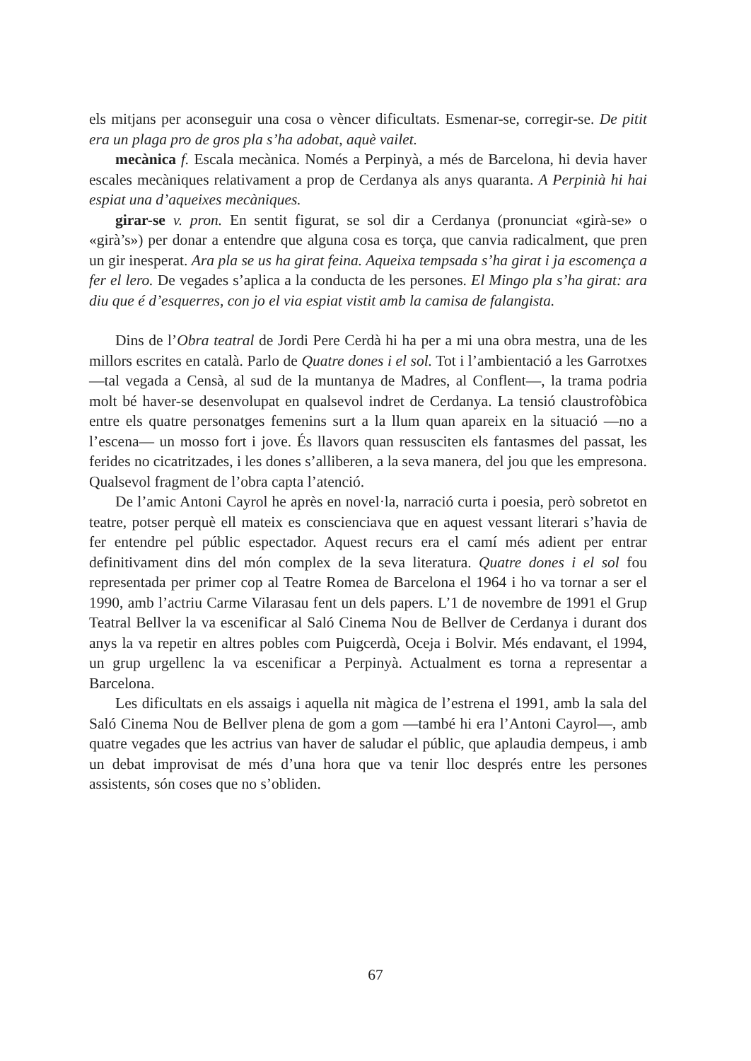els mitjans per aconseguir una cosa o vèncer dificultats. Esmenar-se, corregir-se. De pitit era un plaga pro de gros pla s’ha adobat, aquè vailet.
mecànica f. Escala mecànica. Només a Perpinyà, a més de Barcelona, hi devia haver escales mecàniques relativament a prop de Cerdanya als anys quaranta. A Perpinià hi hai espiat una d’aqueixes mecàniques.
girar-se v. pron. En sentit figurat, se sol dir a Cerdanya (pronunciat «girà-se» o «girà’s») per donar a entendre que alguna cosa es torça, que canvia radicalment, que pren un gir inesperat. Ara pla se us ha girat feina. Aqueixa tempsada s’ha girat i ja escomença a fer el lero. De vegades s’aplica a la conducta de les persones. El Mingo pla s’ha girat: ara diu que é d’esquerres, con jo el via espiat vistit amb la camisa de falangista.
Dins de l’Obra teatral de Jordi Pere Cerdà hi ha per a mi una obra mestra, una de les millors escrites en català. Parlo de Quatre dones i el sol. Tot i l’ambientació a les Garrotxes —tal vegada a Censà, al sud de la muntanya de Madres, al Conflent—, la trama podria molt bé haver-se desenvolupat en qualsevol indret de Cerdanya. La tensió claustrofòbica entre els quatre personatges femenins surt a la llum quan apareix en la situació —no a l’escena— un mosso fort i jove. És llavors quan ressusciten els fantasmes del passat, les ferides no cicatritzades, i les dones s’alliberen, a la seva manera, del jou que les empresona. Qualsevol fragment de l’obra capta l’atenció.
De l’amic Antoni Cayrol he après en novel·la, narració curta i poesia, però sobretot en teatre, potser perquè ell mateix es conscienciava que en aquest vessant literari s’havia de fer entendre pel públic espectador. Aquest recurs era el camí més adient per entrar definitivament dins del món complex de la seva literatura. Quatre dones i el sol fou representada per primer cop al Teatre Romea de Barcelona el 1964 i ho va tornar a ser el 1990, amb l’actriu Carme Vilarasau fent un dels papers. L’1 de novembre de 1991 el Grup Teatral Bellver la va escenificar al Saló Cinema Nou de Bellver de Cerdanya i durant dos anys la va repetir en altres pobles com Puigcerdà, Oceja i Bolvir. Més endavant, el 1994, un grup urgellenc la va escenificar a Perpinyà. Actualment es torna a representar a Barcelona.
Les dificultats en els assaigs i aquella nit màgica de l’estrena el 1991, amb la sala del Saló Cinema Nou de Bellver plena de gom a gom —també hi era l’Antoni Cayrol—, amb quatre vegades que les actrius van haver de saludar el públic, que aplaudia dempeus, i amb un debat improvisat de més d’una hora que va tenir lloc després entre les persones assistents, són coses que no s’obliden.
67